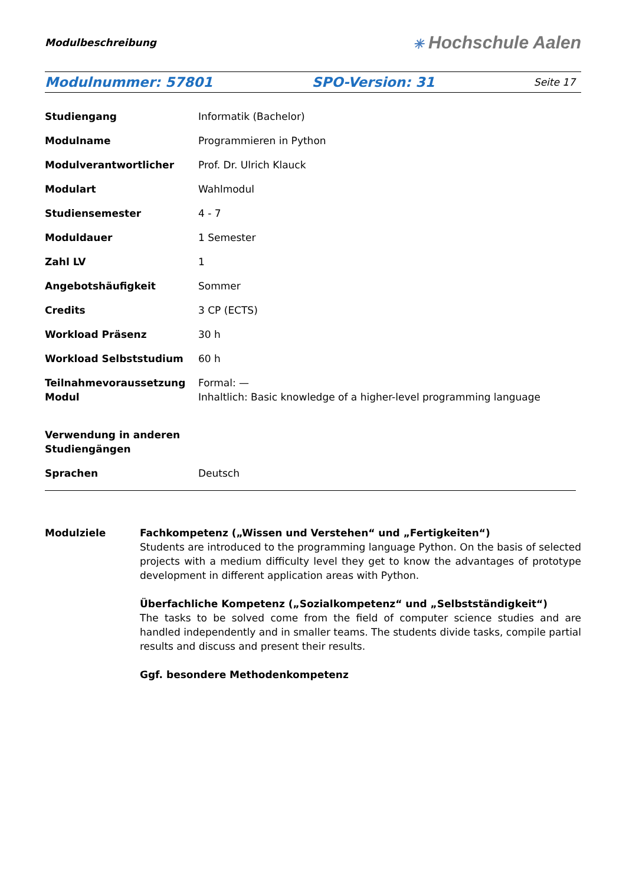Modulbeschreibung
✳ Hochschule Aalen
Modulnummer: 57801 SPO-Version: 31 Seite 17
| Studiengang | Informatik (Bachelor) |
| Modulname | Programmieren in Python |
| Modulverantwortlicher | Prof. Dr. Ulrich Klauck |
| Modulart | Wahlmodul |
| Studiensemester | 4 - 7 |
| Moduldauer | 1 Semester |
| Zahl LV | 1 |
| Angebotshäufigkeit | Sommer |
| Credits | 3 CP (ECTS) |
| Workload Präsenz | 30 h |
| Workload Selbststudium | 60 h |
| Teilnahmevoraussetzung Modul | Formal: — Inhaltlich: Basic knowledge of a higher-level programming language |
| Verwendung in anderen Studiengängen | |
| Sprachen | Deutsch |
Modulziele Fachkompetenz („Wissen und Verstehen“ und „Fertigkeiten“)
Students are introduced to the programming language Python. On the basis of selected projects with a medium difficulty level they get to know the advantages of prototype development in different application areas with Python.
Überfachliche Kompetenz („Sozialkompetenz“ und „Selbstständigkeit“)
The tasks to be solved come from the field of computer science studies and are handled independently and in smaller teams. The students divide tasks, compile partial results and discuss and present their results.
Ggf. besondere Methodenkompetenz